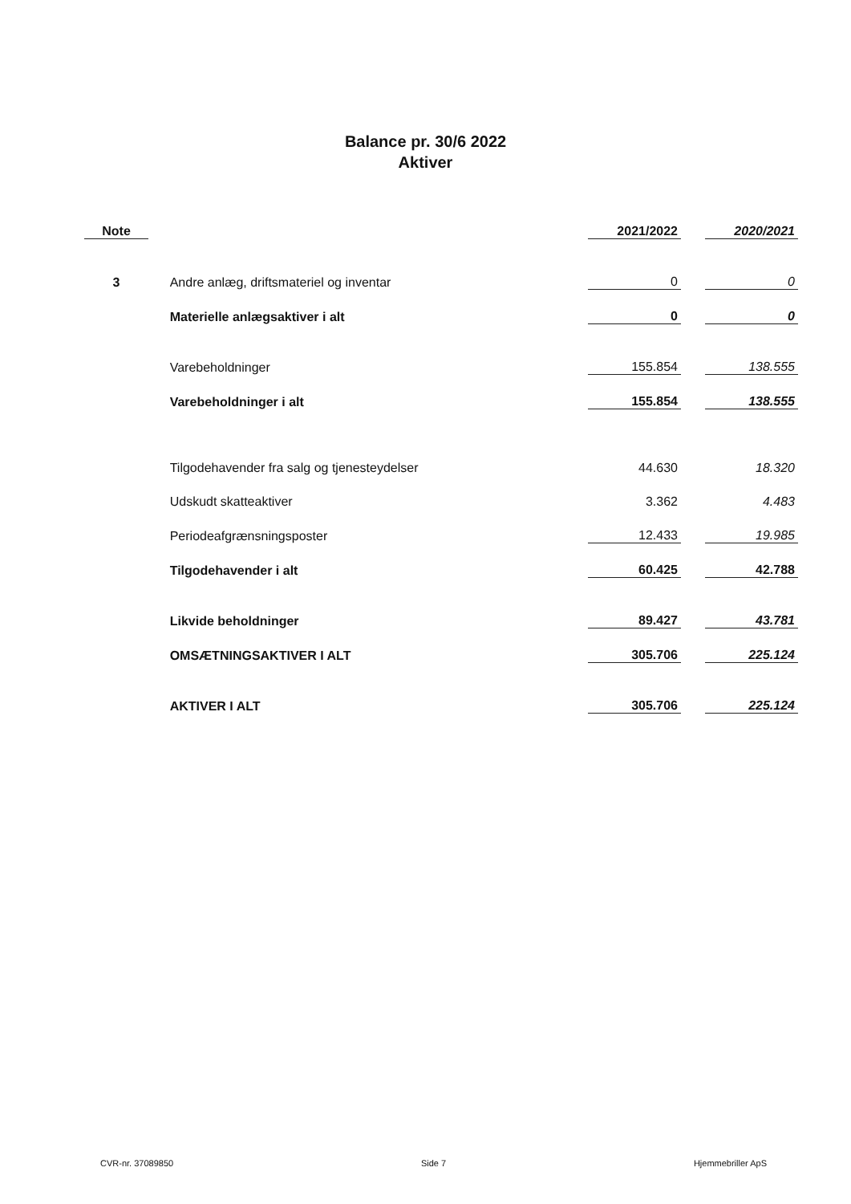Balance pr. 30/6 2022
Aktiver
| Note | | 2021/2022 | | 2020/2021 |
| --- | --- | --- | --- | --- |
| 3 | Andre anlæg, driftsmateriel og inventar | 0 | | 0 |
| | Materielle anlægsaktiver i alt | 0 | | 0 |
| | Varebeholdninger | 155.854 | | 138.555 |
| | Varebeholdninger i alt | 155.854 | | 138.555 |
| | Tilgodehavender fra salg og tjenesteydelser | 44.630 | | 18.320 |
| | Udskudt skatteaktiver | 3.362 | | 4.483 |
| | Periodeafgrænsningsposter | 12.433 | | 19.985 |
| | Tilgodehavender i alt | 60.425 | | 42.788 |
| | Likvide beholdninger | 89.427 | | 43.781 |
| | OMSÆTNINGSAKTIVER I ALT | 305.706 | | 225.124 |
| | AKTIVER I ALT | 305.706 | | 225.124 |
CVR-nr. 37089850 Side 7 Hjemmebriller ApS